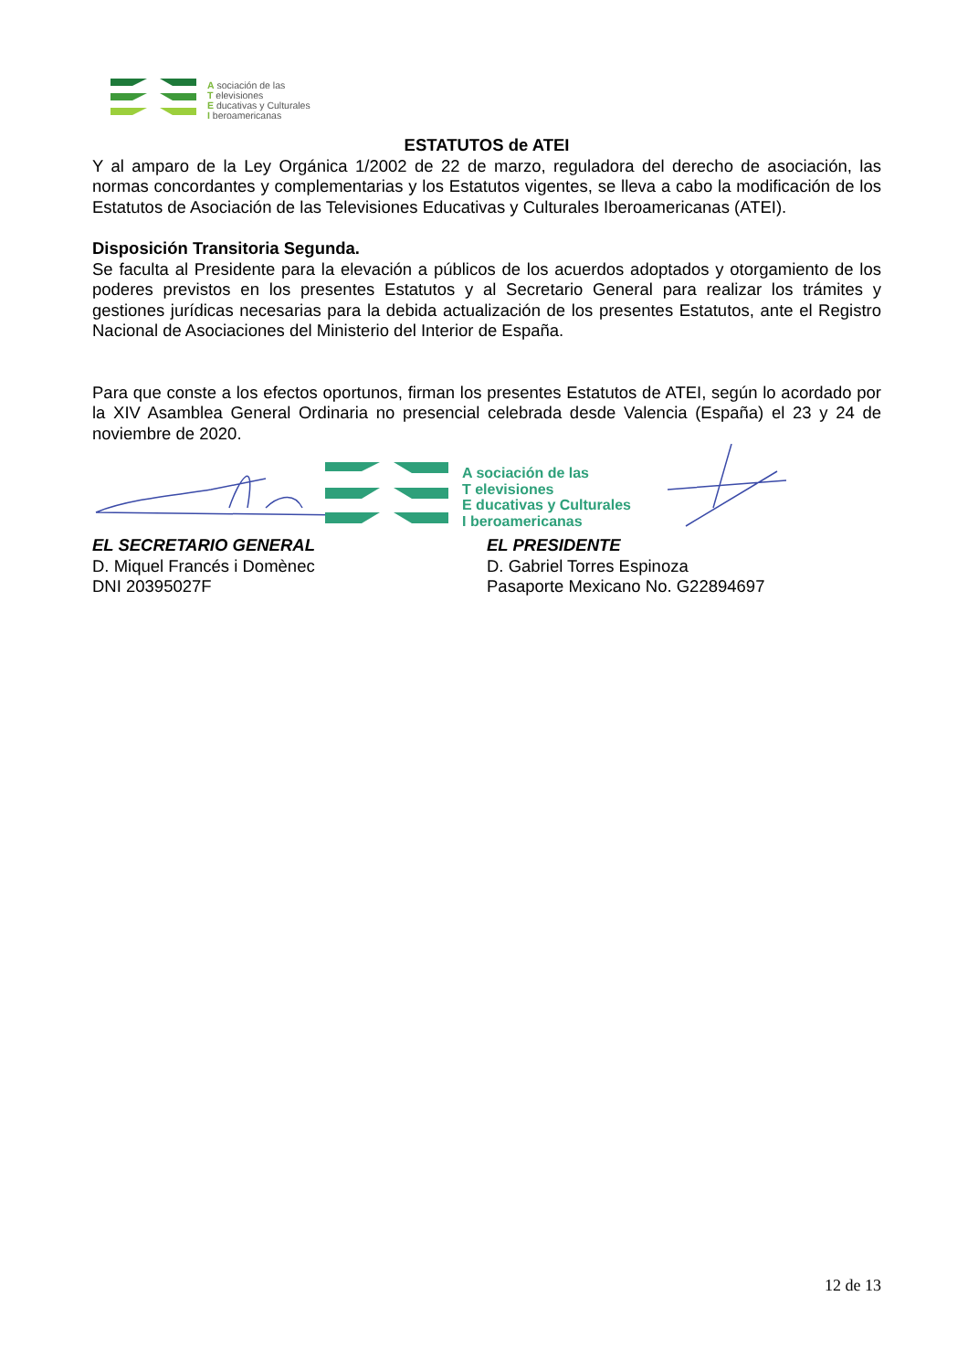A sociación de las
T elevisiones
E ducativas y Culturales
I beroamericanas
ESTATUTOS de ATEI
Y al amparo de la Ley Orgánica 1/2002 de 22 de marzo, reguladora del derecho de asociación, las normas concordantes y complementarias y los Estatutos vigentes, se lleva a cabo la modificación de los Estatutos de Asociación de las Televisiones Educativas y Culturales Iberoamericanas (ATEI).
Disposición Transitoria Segunda.
Se faculta al Presidente para la elevación a públicos de los acuerdos adoptados y otorgamiento de los poderes previstos en los presentes Estatutos y al Secretario General para realizar los trámites y gestiones jurídicas necesarias para la debida actualización de los presentes Estatutos, ante el Registro Nacional de Asociaciones del Ministerio del Interior de España.
Para que conste a los efectos oportunos, firman los presentes Estatutos de ATEI, según lo acordado por la XIV Asamblea General Ordinaria no presencial celebrada desde Valencia (España) el 23 y 24 de noviembre de 2020.
A sociación de las
T elevisiones
E ducativas y Culturales
I beroamericanas
EL SECRETARIO GENERAL
D. Miquel Francés i Domènec
DNI 20395027F
EL PRESIDENTE
D. Gabriel Torres Espinoza
Pasaporte Mexicano No. G22894697
12 de 13